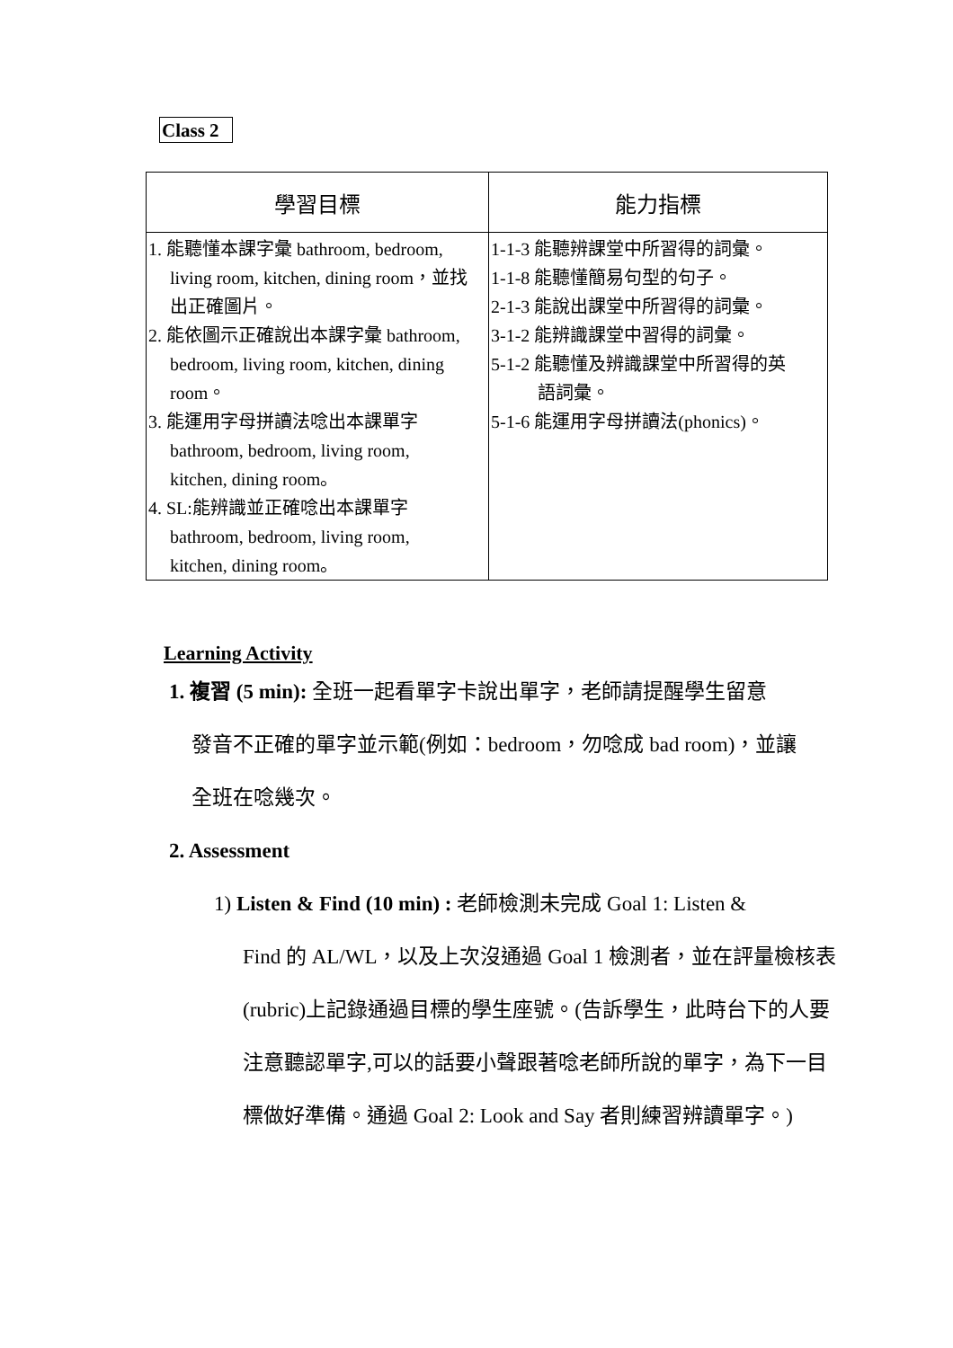Class 2
| 學習目標 | 能力指標 |
| --- | --- |
| 1. 能聽懂本課字彙 bathroom, bedroom, living room, kitchen, dining room，並找 出正確圖片。 2. 能依圖示正確說出本課字彙 bathroom, bedroom, living room, kitchen, dining room。 3. 能運用字母拼讀法唸出本課單字 bathroom, bedroom, living room, kitchen, dining room。 4. SL:能辨識並正確唸出本課單字 bathroom, bedroom, living room, kitchen, dining room。 | 1-1-3 能聽辨課堂中所習得的詞彙。 1-1-8 能聽懂簡易句型的句子。 2-1-3 能說出課堂中所習得的詞彙。 3-1-2 能辨識課堂中習得的詞彙。 5-1-2 能聽懂及辨識課堂中所習得的英 語詞彙。 5-1-6 能運用字母拼讀法(phonics)。 |
Learning Activity
1. 複習 (5 min): 全班一起看單字卡說出單字，老師請提醒學生留意
發音不正確的單字並示範(例如：bedroom，勿唸成 bad room)，並讓
全班在唸幾次。
2. Assessment
1) Listen & Find (10 min) : 老師檢測未完成 Goal 1: Listen &
Find 的 AL/WL，以及上次沒通過 Goal 1 檢測者，並在評量檢核表(rubric)上記錄通過目標的學生座號。(告訴學生，此時台下的人要注意聽認單字,可以的話要小聲跟著唸老師所說的單字，為下一目標做好準備。通過 Goal 2: Look and Say 者則練習辨讀單字。)